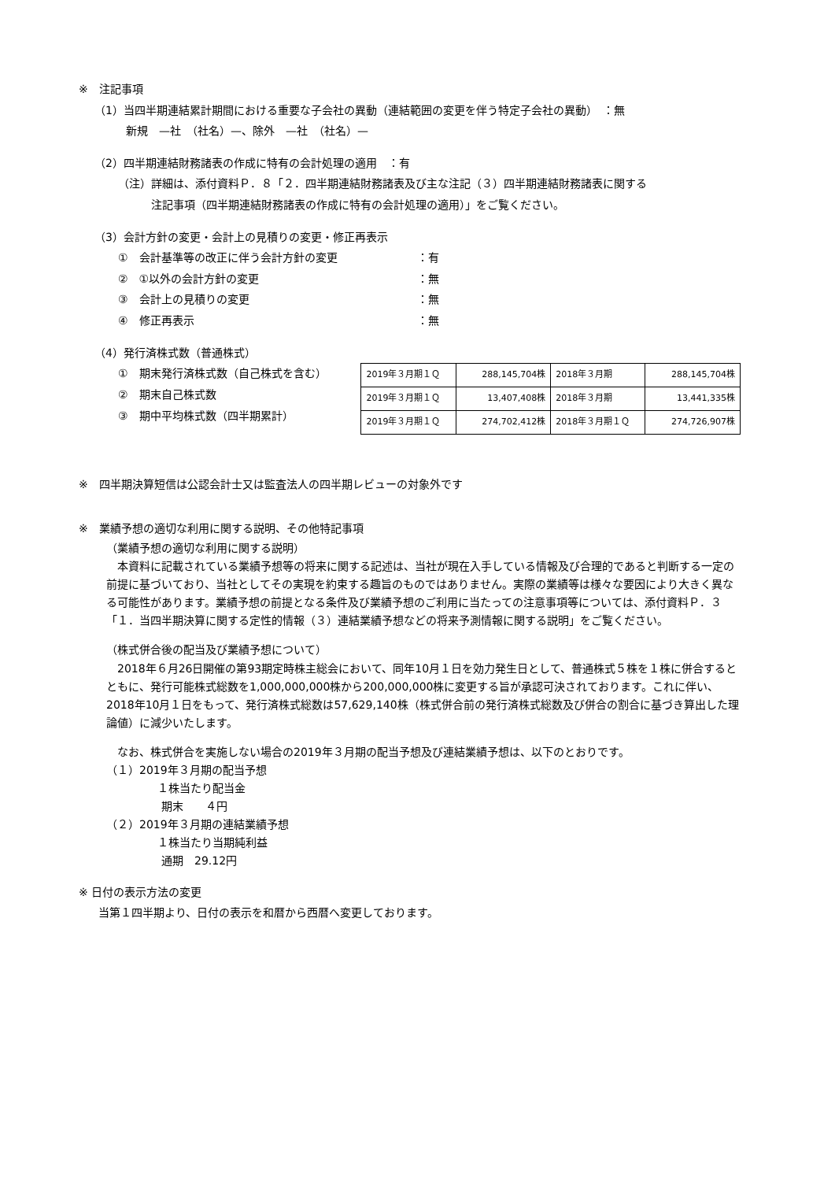※　注記事項
（1）当四半期連結累計期間における重要な子会社の異動（連結範囲の変更を伴う特定子会社の異動）　：無
新規　—社　（社名）—、除外　—社　（社名）—
（2）四半期連結財務諸表の作成に特有の会計処理の適用　：有
（注）詳細は、添付資料Ｐ．８「２．四半期連結財務諸表及び主な注記（３）四半期連結財務諸表に関する
　　　注記事項（四半期連結財務諸表の作成に特有の会計処理の適用）」をご覧ください。
（3）会計方針の変更・会計上の見積りの変更・修正再表示
①　会計基準等の改正に伴う会計方針の変更 ：有
②　①以外の会計方針の変更 ：無
③　会計上の見積りの変更 ：無
④　修正再表示 ：無
（4）発行済株式数（普通株式）
①　期末発行済株式数（自己株式を含む）
②　期末自己株式数
③　期中平均株式数（四半期累計）
| 2019年３月期１Ｑ | 288,145,704株 | 2018年３月期 | 288,145,704株 |
| 2019年３月期１Ｑ | 13,407,408株 | 2018年３月期 | 13,441,335株 |
| 2019年３月期１Ｑ | 274,702,412株 | 2018年３月期１Ｑ | 274,726,907株 |
※　四半期決算短信は公認会計士又は監査法人の四半期レビューの対象外です
※　業績予想の適切な利用に関する説明、その他特記事項
（業績予想の適切な利用に関する説明）
　本資料に記載されている業績予想等の将来に関する記述は、当社が現在入手している情報及び合理的であると判断する一定の前提に基づいており、当社としてその実現を約束する趣旨のものではありません。実際の業績等は様々な要因により大きく異なる可能性があります。業績予想の前提となる条件及び業績予想のご利用に当たっての注意事項等については、添付資料Ｐ．３「１．当四半期決算に関する定性的情報（３）連結業績予想などの将来予測情報に関する説明」をご覧ください。
（株式併合後の配当及び業績予想について）
　2018年６月26日開催の第93期定時株主総会において、同年10月１日を効力発生日として、普通株式５株を１株に併合するとともに、発行可能株式総数を1,000,000,000株から200,000,000株に変更する旨が承認可決されております。これに伴い、2018年10月１日をもって、発行済株式総数は57,629,140株（株式併合前の発行済株式総数及び併合の割合に基づき算出した理論値）に減少いたします。
　なお、株式併合を実施しない場合の2019年３月期の配当予想及び連結業績予想は、以下のとおりです。
（１）2019年３月期の配当予想
１株当たり配当金
期末　　４円
（２）2019年３月期の連結業績予想
１株当たり当期純利益
通期　29.12円
※ 日付の表示方法の変更
当第１四半期より、日付の表示を和暦から西暦へ変更しております。